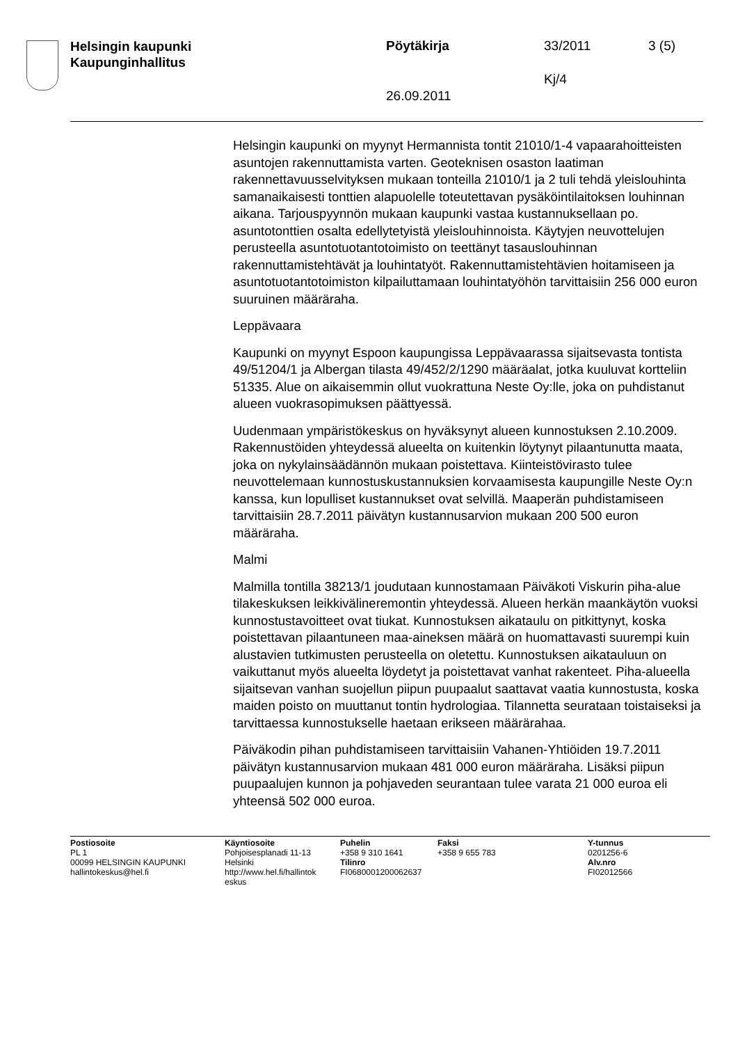Helsingin kaupunki
Kaupunginhallitus
Pöytäkirja 33/2011 3 (5)
Kj/4
26.09.2011
Helsingin kaupunki on myynyt Hermannista tontit 21010/1-4 vapaarahoitteisten asuntojen rakennuttamista varten. Geoteknisen osaston laatiman rakennettavuusselvityksen mukaan tonteilla 21010/1 ja 2 tuli tehdä yleislouhinta samanaikaisesti tonttien alapuolelle toteutettavan pysäköintilaitoksen louhinnan aikana. Tarjouspyynnön mukaan kaupunki vastaa kustannuksellaan po. asuntotonttien osalta edellytetyistä yleislouhinnoista. Käytyjen neuvottelujen perusteella asuntotuotantotoimisto on teettänyt tasauslouhinnan rakennuttamistehtävät ja louhintatyöt. Rakennuttamistehtävien hoitamiseen ja asuntotuotantotoimiston kilpailuttamaan louhintatyöhön tarvittaisiin 256 000 euron suuruinen määräraha.
Leppävaara
Kaupunki on myynyt Espoon kaupungissa Leppävaarassa sijaitsevasta tontista 49/51204/1 ja Albergan tilasta 49/452/2/1290 määräalat, jotka kuuluvat kortteliin 51335. Alue on aikaisemmin ollut vuokrattuna Neste Oy:lle, joka on puhdistanut alueen vuokrasopimuksen päättyessä.
Uudenmaan ympäristökeskus on hyväksynyt alueen kunnostuksen 2.10.2009. Rakennustöiden yhteydessä alueelta on kuitenkin löytynyt pilaantunutta maata, joka on nykylainsäädännön mukaan poistettava. Kiinteistövirasto tulee neuvottelemaan kunnostuskustannuksien korvaamisesta kaupungille Neste Oy:n kanssa, kun lopulliset kustannukset ovat selvillä. Maaperän puhdistamiseen tarvittaisiin 28.7.2011 päivätyn kustannusarvion mukaan 200 500 euron määräraha.
Malmi
Malmilla tontilla 38213/1 joudutaan kunnostamaan Päiväkoti Viskurin piha-alue tilakeskuksen leikkivälineremontin yhteydessä. Alueen herkän maankäytön vuoksi kunnostustavoitteet ovat tiukat. Kunnostuksen aikataulu on pitkittynyt, koska poistettavan pilaantuneen maa-aineksen määrä on huomattavasti suurempi kuin alustavien tutkimusten perusteella on oletettu. Kunnostuksen aikatauluun on vaikuttanut myös alueelta löydetyt ja poistettavat vanhat rakenteet. Piha-alueella sijaitsevan vanhan suojellun piipun puupaalut saattavat vaatia kunnostusta, koska maiden poisto on muuttanut tontin hydrologiaa. Tilannetta seurataan toistaiseksi ja tarvittaessa kunnostukselle haetaan erikseen määrärahaa.
Päiväkodin pihan puhdistamiseen tarvittaisiin Vahanen-Yhtiöiden 19.7.2011 päivätyn kustannusarvion mukaan 481 000 euron määräraha. Lisäksi piipun puupaalujen kunnon ja pohjaveden seurantaan tulee varata 21 000 euroa eli yhteensä 502 000 euroa.
Postiosoite
PL 1
00099 HELSINGIN KAUPUNKI
hallintokeskus@hel.fi
Käyntiosoite
Pohjoisesplanadi 11-13
Helsinki
http://www.hel.fi/hallintok eskus
Puhelin
+358 9 310 1641
Tilinro
FI0680001200062637
Faksi
+358 9 655 783
Y-tunnus
0201256-6
Alv.nro
FI02012566